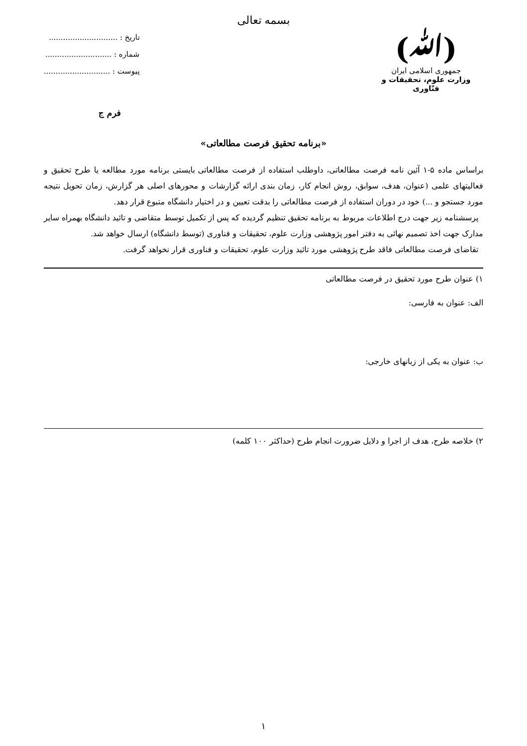بسمه تعالی
(ﷲ)
جمهوری اسلامی ایران
وزارت علوم، تحقیقات و فنّاوری
تاریخ : .............................
شماره : ............................
پیوست : ............................
فرم ج
«برنامه تحقیق فرصت مطالعاتی»
براساس ماده ۵-۱ آئین نامه فرصت مطالعاتی، داوطلب استفاده از فرصت مطالعاتی بایستی برنامه مورد مطالعه یا طرح تحقیق و فعالیتهای علمی (عنوان، هدف، سوابق، روش انجام کار، زمان بندی ارائه گزارشات و محورهای اصلی هر گزارش، زمان تحویل نتیجه مورد جستجو و ...) خود در دوران استفاده از فرصت مطالعاتی را بدقت تعیین و در اختیار دانشگاه متبوع قرار دهد.
پرسشنامه زیر جهت درج اطلاعات مربوط به برنامه تحقیق تنظیم گردیده که پس از تکمیل توسط متقاضی و تائید دانشگاه بهمراه سایر مدارک جهت اخذ تصمیم نهائی به دفتر امور پژوهشی وزارت علوم، تحقیقات و فناوری (توسط دانشگاه) ارسال خواهد شد.
تقاضای فرصت مطالعاتی فاقد طرح پژوهشی مورد تائید وزارت علوم، تحقیقات و فناوری قرار نخواهد گرفت.
۱) عنوان طرح مورد تحقیق در فرصت مطالعاتی
الف: عنوان به فارسی:
ب: عنوان به یکی از زبانهای خارجی:
۲) خلاصه طرح، هدف از اجرا و دلایل ضرورت انجام طرح (حداکثر ۱۰۰ کلمه)
۱